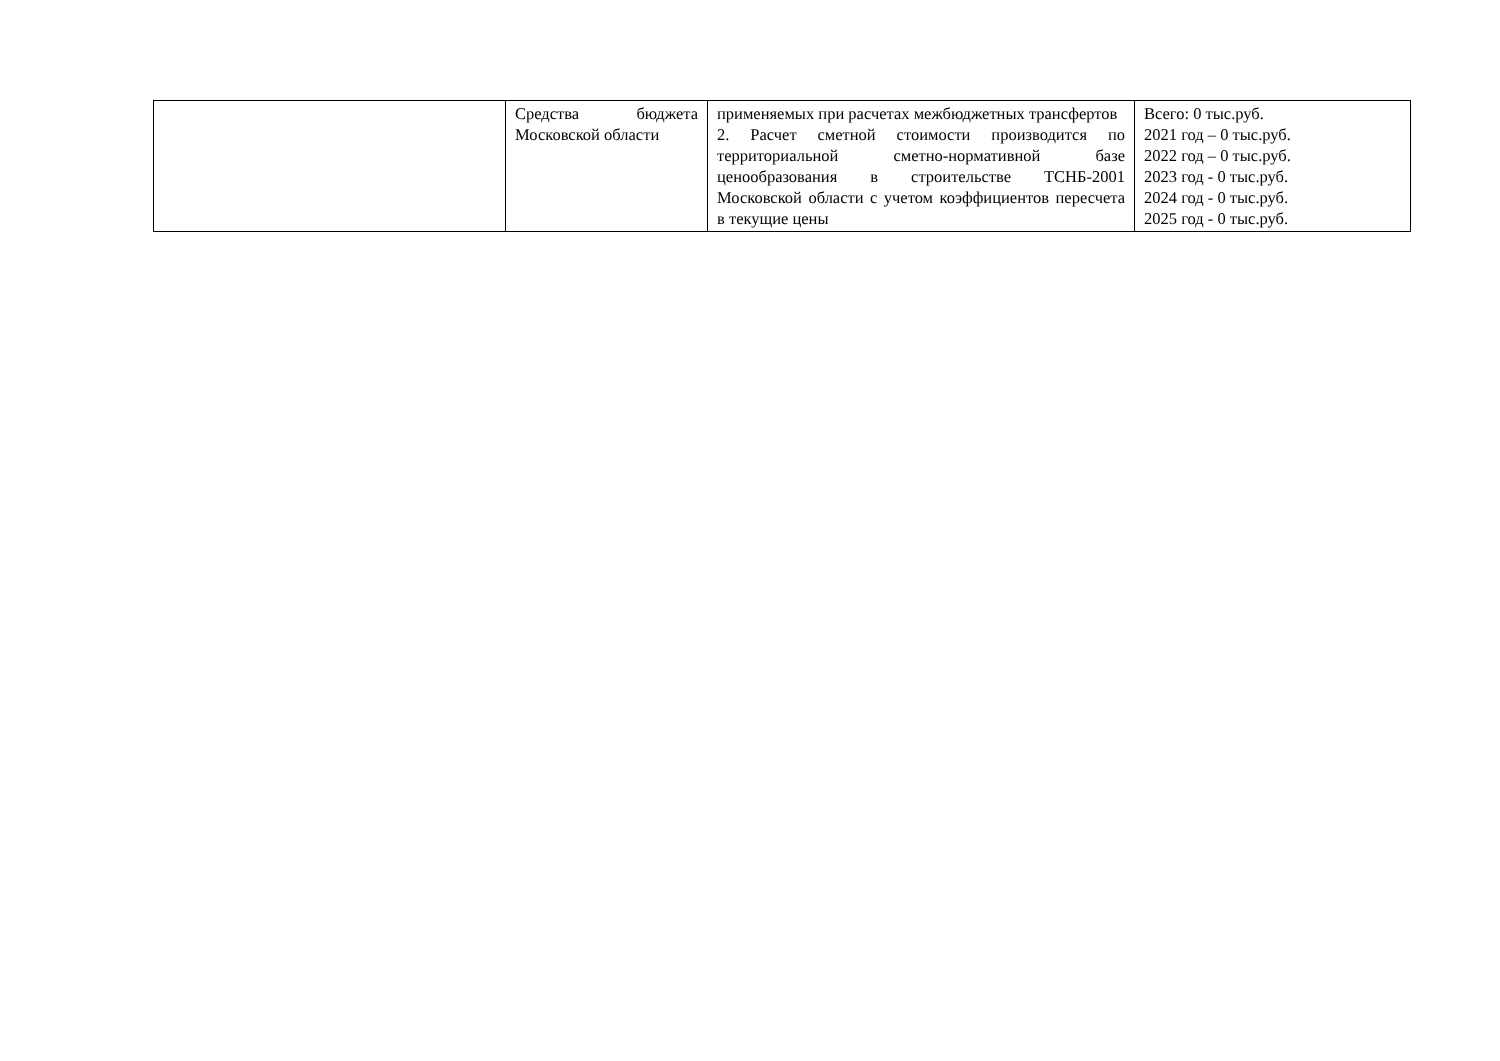| | Средства бюджета Московской области | применяемых при расчетах межбюджетных трансфертов 2. Расчет сметной стоимости производится по территориальной сметно-нормативной базе ценообразования в строительстве ТСНБ-2001 Московской области с учетом коэффициентов пересчета в текущие цены | Всего: 0 тыс.руб. 2021 год – 0 тыс.руб. 2022 год – 0 тыс.руб. 2023 год - 0 тыс.руб. 2024 год - 0 тыс.руб. 2025 год - 0 тыс.руб. |